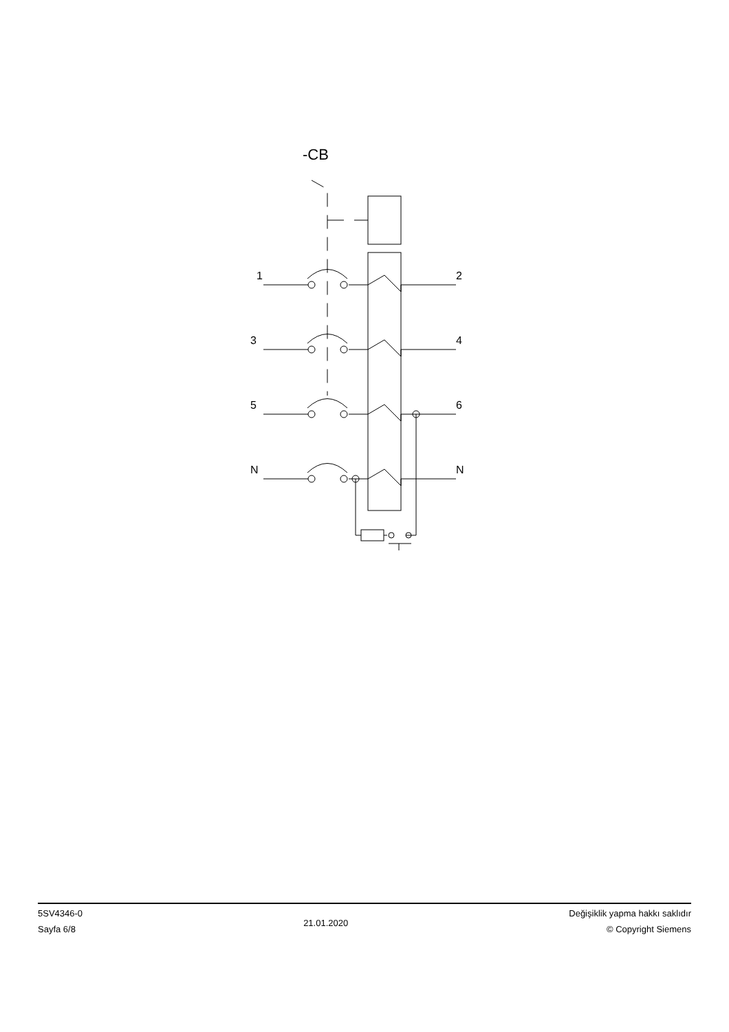-CB
1
2
3
4
5
6
N
N
5SV4346-0
Sayfa 6/8
21.01.2020
Değişiklik yapma hakkı saklıdır
© Copyright Siemens